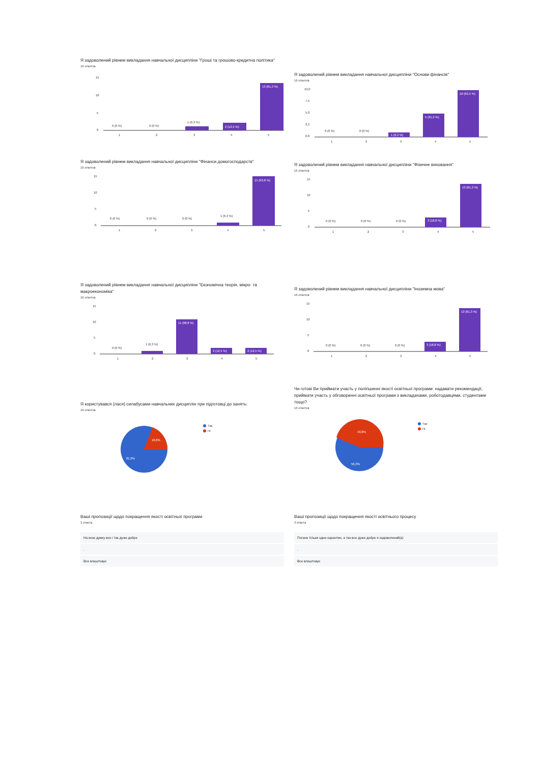Я задоволений рівнем викладання навчальної дисципліни "Гроші та грошово-кредитна політика"
16 ответов
15
10
5
0
0 (0 %)
0 (0 %)
1 (6,3 %)
2 (12,5 %)
13 (81,3 %)
1
2
3
4
5
Я задоволений рівнем викладання навчальної дисципліни "Основи фінансів"
16 ответов
10,0
7,5
5,0
2,5
0,0
0 (0 %)
0 (0 %)
1 (6,3 %)
5 (31,3 %)
10 (62,5 %)
1
2
3
4
5
Я задоволений рівнем викладання навчальної дисципліни "Фінанси домогосподарств"
16 ответов
15
10
5
0
0 (0 %)
0 (0 %)
0 (0 %)
1 (6,3 %)
15 (93,8 %)
1
2
3
4
5
Я задоволений рівнем викладання навчальної дисципліни "Фізичне виховання"
16 ответов
15
10
5
0
0 (0 %)
0 (0 %)
0 (0 %)
3 (18,8 %)
13 (81,3 %)
1
2
3
4
5
Я задоволений рівнем викладання навчальної дисципліни "Економічна теорія, мікро- та макроекономіка"
16 ответов
15
10
5
0
0 (0 %)
1 (6,3 %)
11 (68,8 %)
2 (12,5 %)
2 (12,5 %)
1
2
3
4
5
Я задоволений рівнем викладання навчальної дисципліни "Іноземна мова"
16 ответов
15
10
5
0
0 (0 %)
0 (0 %)
0 (0 %)
3 (18,8 %)
13 (81,3 %)
1
2
3
4
5
Я користувався (лася) силабусами навчальних дисциплін при підготовці до занять:
16 ответов
18,8%
81,3%
Так
Ні
Чи готові Ви приймати участь у поліпшенні якості освітньої програми: надавати рекомендації, приймати участь у обговоренні освітньої програми з викладачами, роботодавцями, студентами тощо?
16 ответов
43,8%
56,3%
Так
Ні
Ваші пропозиції щодо покращення якості освітньої програми
3 ответа
На мою думку все і так дуже добре
.
Все влаштовує
Ваші пропозиції щодо покращення якості освітнього процесу
3 ответа
Погане тільки одне карантин, а так все дуже добре я задоволений(а)
.
Все влаштовує